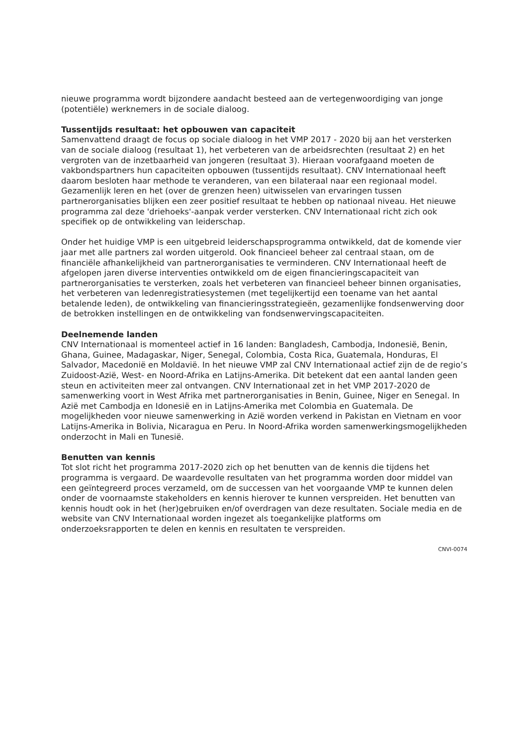nieuwe programma wordt bijzondere aandacht besteed aan de vertegenwoordiging van jonge (potentiële) werknemers in de sociale dialoog.
Tussentijds resultaat: het opbouwen van capaciteit
Samenvattend draagt de focus op sociale dialoog in het VMP 2017 - 2020 bij aan het versterken van de sociale dialoog (resultaat 1), het verbeteren van de arbeidsrechten (resultaat 2) en het vergroten van de inzetbaarheid van jongeren (resultaat 3). Hieraan voorafgaand moeten de vakbondspartners hun capaciteiten opbouwen (tussentijds resultaat). CNV Internationaal heeft daarom besloten haar methode te veranderen, van een bilateraal naar een regionaal model. Gezamenlijk leren en het (over de grenzen heen) uitwisselen van ervaringen tussen partnerorganisaties blijken een zeer positief resultaat te hebben op nationaal niveau. Het nieuwe programma zal deze 'driehoeks'-aanpak verder versterken. CNV Internationaal richt zich ook specifiek op de ontwikkeling van leiderschap.
Onder het huidige VMP is een uitgebreid leiderschapsprogramma ontwikkeld, dat de komende vier jaar met alle partners zal worden uitgerold. Ook financieel beheer zal centraal staan, om de financiële afhankelijkheid van partnerorganisaties te verminderen. CNV Internationaal heeft de afgelopen jaren diverse interventies ontwikkeld om de eigen financieringscapaciteit van partnerorganisaties te versterken, zoals het verbeteren van financieel beheer binnen organisaties, het verbeteren van ledenregistratiesystemen (met tegelijkertijd een toename van het aantal betalende leden), de ontwikkeling van financieringsstrategieën, gezamenlijke fondsenwerving door de betrokken instellingen en de ontwikkeling van fondsenwervingscapaciteiten.
Deelnemende landen
CNV Internationaal is momenteel actief in 16 landen: Bangladesh, Cambodja, Indonesië, Benin, Ghana, Guinee, Madagaskar, Niger, Senegal, Colombia, Costa Rica, Guatemala, Honduras, El Salvador, Macedonië en Moldavië. In het nieuwe VMP zal CNV Internationaal actief zijn de de regio’s Zuidoost-Azië, West- en Noord-Afrika en Latijns-Amerika. Dit betekent dat een aantal landen geen steun en activiteiten meer zal ontvangen. CNV Internationaal zet in het VMP 2017-2020 de samenwerking voort in West Afrika met partnerorganisaties in Benin, Guinee, Niger en Senegal. In Azië met Cambodja en Idonesië en in Latijns-Amerika met Colombia en Guatemala. De mogelijkheden voor nieuwe samenwerking in Azië worden verkend in Pakistan en Vietnam en voor Latijns-Amerika in Bolivia, Nicaragua en Peru. In Noord-Afrika worden samenwerkingsmogelijkheden onderzocht in Mali en Tunesië.
Benutten van kennis
Tot slot richt het programma 2017-2020 zich op het benutten van de kennis die tijdens het programma is vergaard. De waardevolle resultaten van het programma worden door middel van een geïntegreerd proces verzameld, om de successen van het voorgaande VMP te kunnen delen onder de voornaamste stakeholders en kennis hierover te kunnen verspreiden. Het benutten van kennis houdt ook in het (her)gebruiken en/of overdragen van deze resultaten. Sociale media en de website van CNV Internationaal worden ingezet als toegankelijke platforms om onderzoeksrapporten te delen en kennis en resultaten te verspreiden.
CNVI-0074